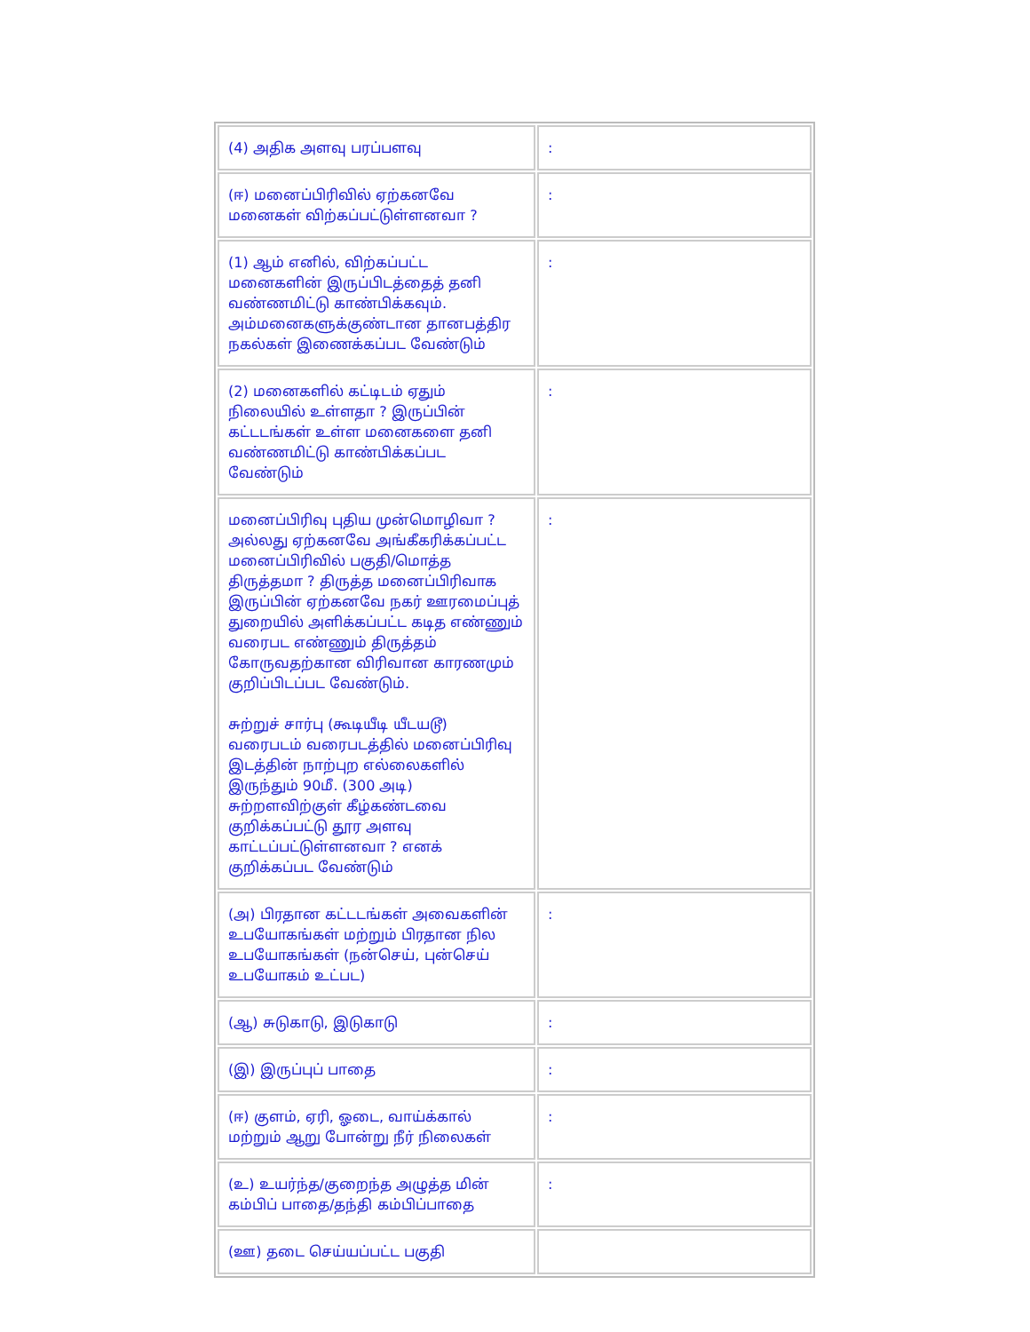| (4) அதிக அளவு பரப்பளவு | : |
| (ஈ) மனைப்பிரிவில் ஏற்கனவே மனைகள் விற்கப்பட்டுள்ளனவா ? | : |
| (1) ஆம் எனில், விற்கப்பட்ட மனைகளின் இருப்பிடத்தைத் தனி வண்ணமிட்டு காண்பிக்கவும். அம்மனைகளுக்குண்டான தானபத்திர நகல்கள் இணைக்கப்பட வேண்டும் | : |
| (2) மனைகளில் கட்டிடம் ஏதும் நிலையில் உள்ளதா ? இருப்பின் கட்டடங்கள் உள்ள மனைகளை தனி வண்ணமிட்டு காண்பிக்கப்பட வேண்டும் | : |
| மனைப்பிரிவு புதிய முன்மொழிவா ? அல்லது ஏற்கனவே அங்கீகரிக்கப்பட்ட மனைப்பிரிவில் பகுதி/மொத்த திருத்தமா ? திருத்த மனைப்பிரிவாக இருப்பின் ஏற்கனவே நகர் ஊரமைப்புத் துறையில் அளிக்கப்பட்ட கடித எண்ணும் வரைபட எண்ணும் திருத்தம் கோருவதற்கான விரிவான காரணமும் குறிப்பிடப்பட வேண்டும். சுற்றுச் சார்பு (கூடியீடி யீடயடூ) வரைபடம் வரைபடத்தில் மனைப்பிரிவு இடத்தின் நாற்புற எல்லைகளில் இருந்தும் 90மீ. (300 அடி) சுற்றளவிற்குள் கீழ்கண்டவை குறிக்கப்பட்டு தூர அளவு காட்டப்பட்டுள்ளனவா ? எனக் குறிக்கப்பட வேண்டும் | : |
| (அ) பிரதான கட்டடங்கள் அவைகளின் உபயோகங்கள் மற்றும் பிரதான நில உபயோகங்கள் (நன்செய், புன்செய் உபயோகம் உட்பட) | : |
| (ஆ) சுடுகாடு, இடுகாடு | : |
| (இ) இருப்புப் பாதை | : |
| (ஈ) குளம், ஏரி, ஓடை, வாய்க்கால் மற்றும் ஆறு போன்று நீர் நிலைகள் | : |
| (உ) உயர்ந்த/குறைந்த அழுத்த மின் கம்பிப் பாதை/தந்தி கம்பிப்பாதை | : |
| (ஊ) தடை செய்யப்பட்ட பகுதி | |